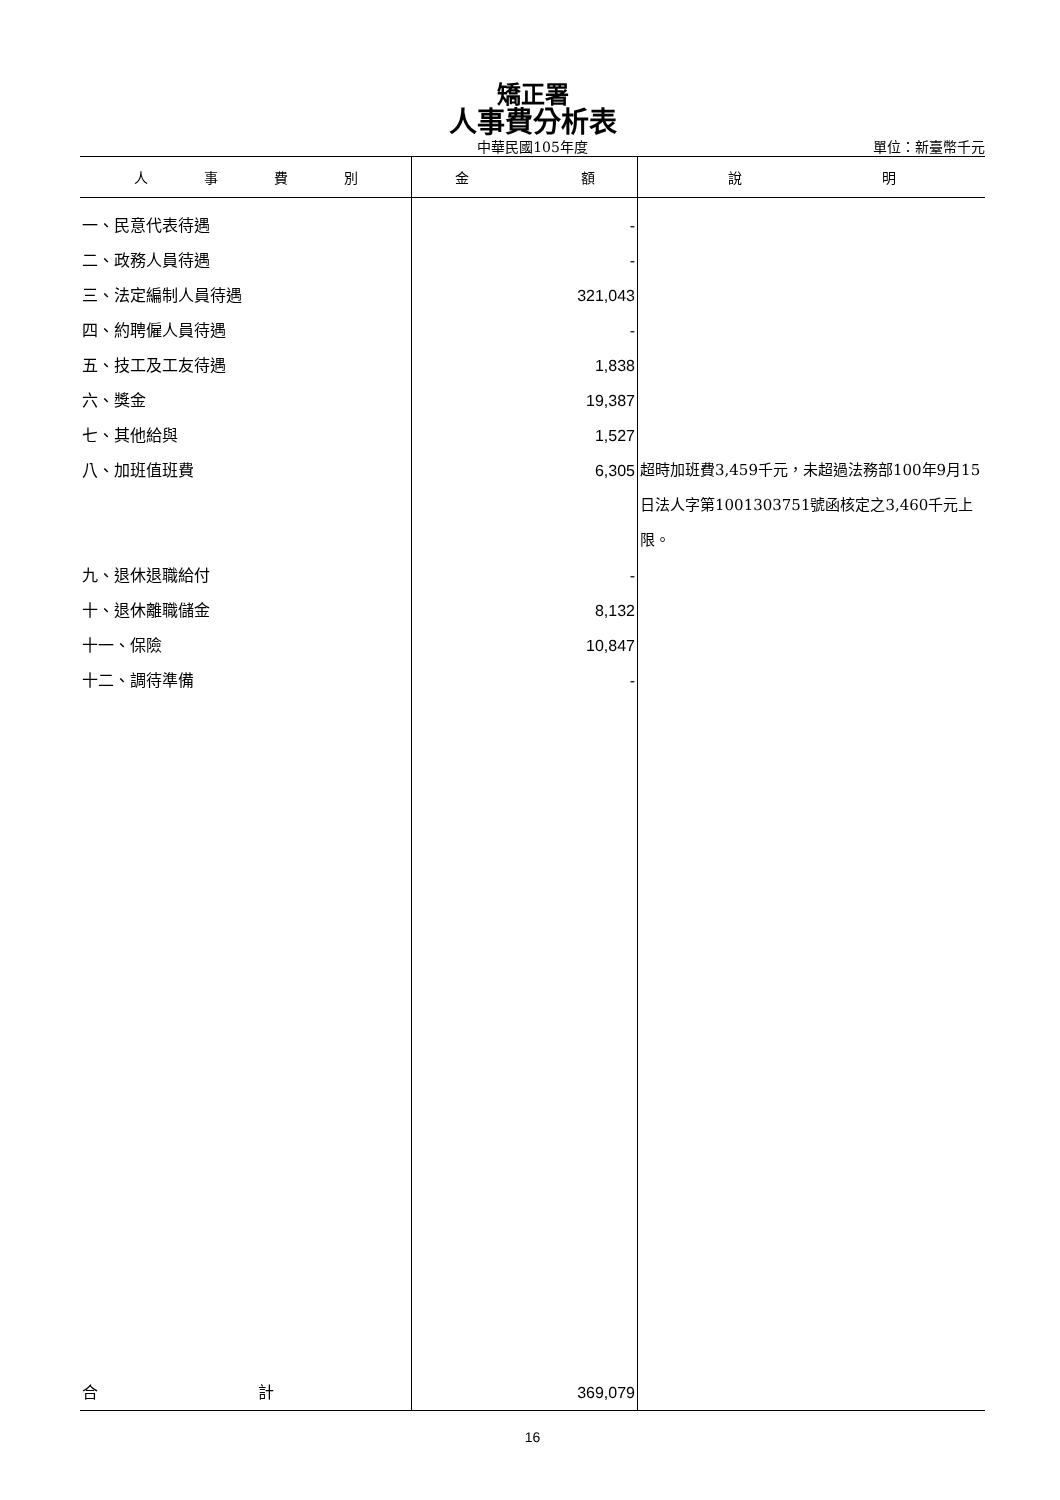矯正署
人事費分析表
中華民國105年度 單位：新臺幣千元
| 人 事 費 別 | 金 額 | 說 明 |
| --- | --- | --- |
| 一、民意代表待遇 | - | |
| 二、政務人員待遇 | - | |
| 三、法定編制人員待遇 | 321,043 | |
| 四、約聘僱人員待遇 | - | |
| 五、技工及工友待遇 | 1,838 | |
| 六、獎金 | 19,387 | |
| 七、其他給與 | 1,527 | |
| 八、加班值班費 | 6,305 | 超時加班費3,459千元，未超過法務部100年9月15日法人字第1001303751號函核定之3,460千元上限。 |
| 九、退休退職給付 | - | |
| 十、退休離職儲金 | 8,132 | |
| 十一、保險 | 10,847 | |
| 十二、調待準備 | - | |
| 合 計 | 369,079 | |
16